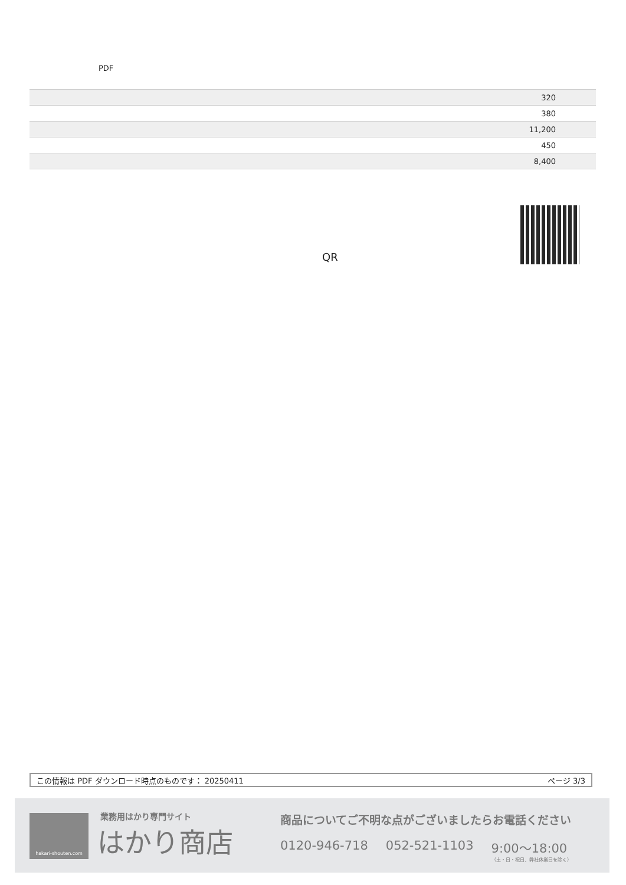PDF
| 320 |
| 380 |
| 11,200 |
| 450 |
| 8,400 |
QR
この情報は PDF ダウンロード時点のものです： 20250411 ページ 3/3
hakari-shouten.com 業務用はかり専門サイト
はかり商店
商品についてご不明な点がございましたらお電話ください
0120-946-718 052-521-1103 9:00〜18:00
（土・日・祝日、弊社休業日を除く）